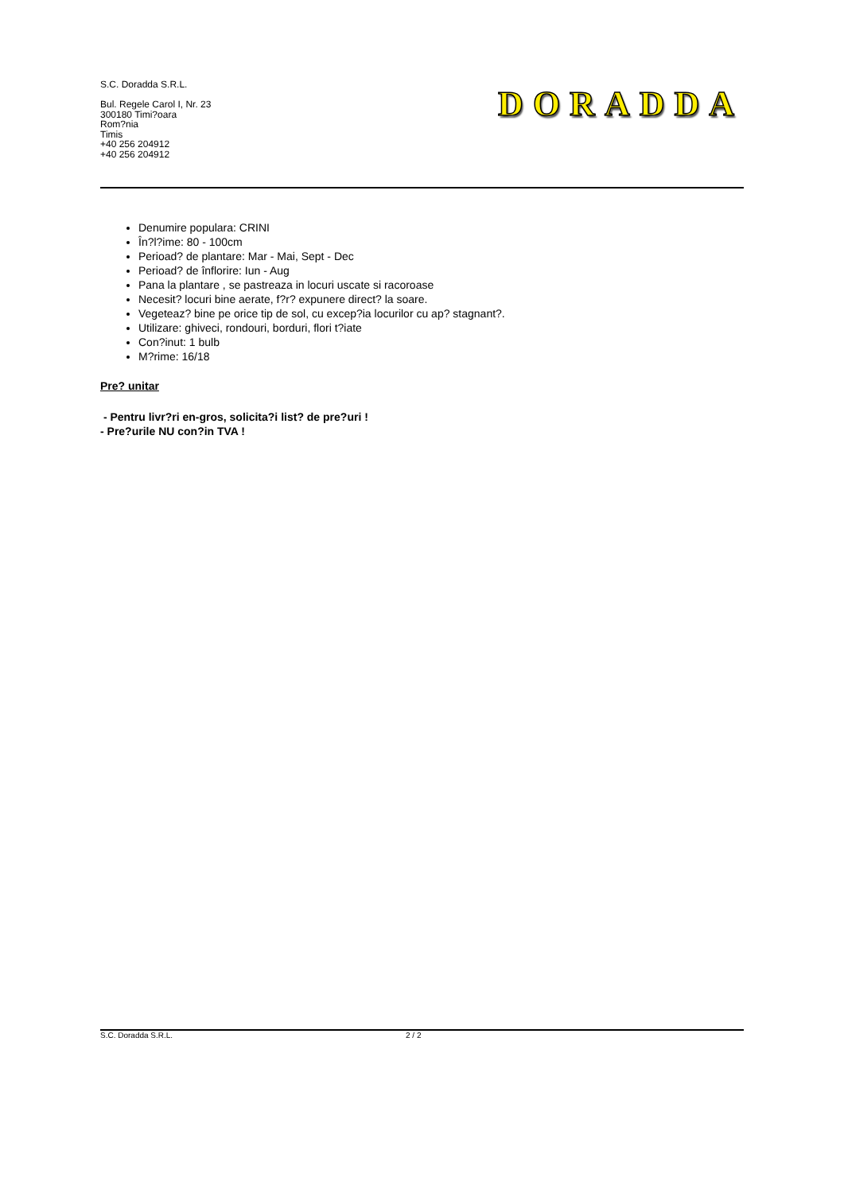S.C. Doradda S.R.L.
Bul. Regele Carol I, Nr. 23
300180 Timi?oara
Rom?nia
Timis
+40 256 204912
+40 256 204912
DORADDA
Denumire populara: CRINI
În?l?ime: 80 - 100cm
Perioad? de plantare: Mar - Mai, Sept - Dec
Perioad? de înflorire: Iun - Aug
Pana la plantare , se pastreaza in locuri uscate si racoroase
Necesit? locuri bine aerate, f?r? expunere direct? la soare.
Vegeteaz? bine pe orice tip de sol, cu excep?ia locurilor cu ap? stagnant?.
Utilizare: ghiveci, rondouri, borduri, flori t?iate
Con?inut: 1 bulb
M?rime: 16/18
Pre? unitar
- Pentru livr?ri en-gros, solicita?i list? de pre?uri !
- Pre?urile NU con?in TVA !
S.C. Doradda S.R.L. 2 / 2